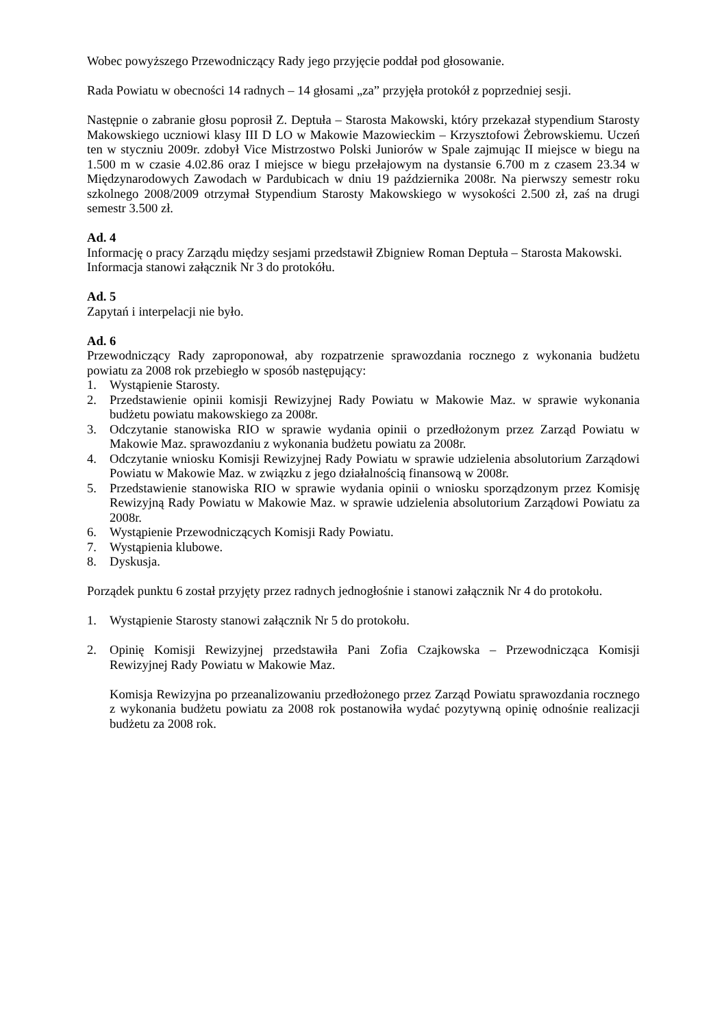Wobec powyższego Przewodniczący Rady jego przyjęcie poddał pod głosowanie.
Rada Powiatu w obecności 14 radnych – 14 głosami „za” przyjęła protokół z poprzedniej sesji.
Następnie o zabranie głosu poprosił Z. Deptuła – Starosta Makowski, który przekazał stypendium Starosty Makowskiego uczniowi klasy III D LO w Makowie Mazowieckim – Krzysztofowi Żebrowskiemu. Uczeń ten w styczniu 2009r. zdobył Vice Mistrzostwo Polski Juniorów w Spale zajmując II miejsce w biegu na 1.500 m w czasie 4.02.86 oraz I miejsce w biegu przełajowym na dystansie 6.700 m z czasem 23.34 w Międzynarodowych Zawodach w Pardubicach w dniu 19 października 2008r. Na pierwszy semestr roku szkolnego 2008/2009 otrzymał Stypendium Starosty Makowskiego w wysokości 2.500 zł, zaś na drugi semestr 3.500 zł.
Ad. 4
Informację o pracy Zarządu między sesjami przedstawił Zbigniew Roman Deptuła – Starosta Makowski.
Informacja stanowi załącznik Nr 3 do protokółu.
Ad. 5
Zapytań i interpelacji nie było.
Ad. 6
Przewodniczący Rady zaproponował, aby rozpatrzenie sprawozdania rocznego z wykonania budżetu powiatu za 2008 rok przebiegło w sposób następujący:
1. Wystąpienie Starosty.
2. Przedstawienie opinii komisji Rewizyjnej Rady Powiatu w Makowie Maz. w sprawie wykonania budżetu powiatu makowskiego za 2008r.
3. Odczytanie stanowiska RIO w sprawie wydania opinii o przedłożonym przez Zarząd Powiatu w Makowie Maz. sprawozdaniu z wykonania budżetu powiatu za 2008r.
4. Odczytanie wniosku Komisji Rewizyjnej Rady Powiatu w sprawie udzielenia absolutorium Zarządowi Powiatu w Makowie Maz. w związku z jego działalnością finansową w 2008r.
5. Przedstawienie stanowiska RIO w sprawie wydania opinii o wniosku sporządzonym przez Komisję Rewizyjną Rady Powiatu w Makowie Maz. w sprawie udzielenia absolutorium Zarządowi Powiatu za 2008r.
6. Wystąpienie Przewodniczących Komisji Rady Powiatu.
7. Wystąpienia klubowe.
8. Dyskusja.
Porządek punktu 6 został przyjęty przez radnych jednogłośnie i stanowi załącznik Nr 4 do protokołu.
1. Wystąpienie Starosty stanowi załącznik Nr 5 do protokołu.
2. Opinię Komisji Rewizyjnej przedstawiła Pani Zofia Czajkowska – Przewodnicząca Komisji Rewizyjnej Rady Powiatu w Makowie Maz.
Komisja Rewizyjna po przeanalizowaniu przedłożonego przez Zarząd Powiatu sprawozdania rocznego z wykonania budżetu powiatu za 2008 rok postanowiła wydać pozytywną opinię odnośnie realizacji budżetu za 2008 rok.